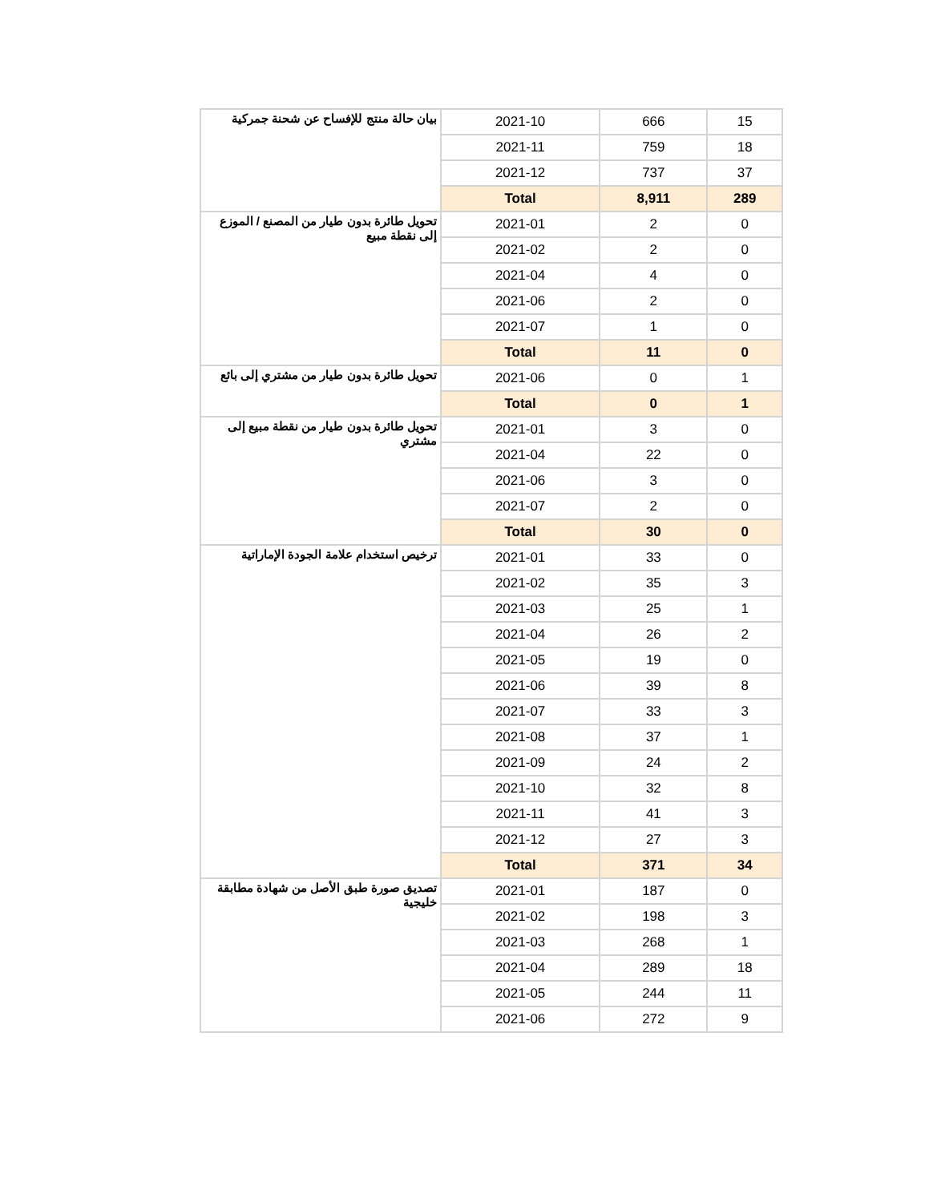| بيان حالة منتج للإفساح عن شحنة جمركية | 2021-10 | 666 | 15 |
| | 2021-11 | 759 | 18 |
| | 2021-12 | 737 | 37 |
| | Total | 8,911 | 289 |
| تحويل طائرة بدون طيار من المصنع / الموزع إلى نقطة مبيع | 2021-01 | 2 | 0 |
| | 2021-02 | 2 | 0 |
| | 2021-04 | 4 | 0 |
| | 2021-06 | 2 | 0 |
| | 2021-07 | 1 | 0 |
| | Total | 11 | 0 |
| تحويل طائرة بدون طيار من مشتري إلى بائع | 2021-06 | 0 | 1 |
| | Total | 0 | 1 |
| تحويل طائرة بدون طيار من نقطة مبيع إلى مشتري | 2021-01 | 3 | 0 |
| | 2021-04 | 22 | 0 |
| | 2021-06 | 3 | 0 |
| | 2021-07 | 2 | 0 |
| | Total | 30 | 0 |
| ترخيص استخدام علامة الجودة الإماراتية | 2021-01 | 33 | 0 |
| | 2021-02 | 35 | 3 |
| | 2021-03 | 25 | 1 |
| | 2021-04 | 26 | 2 |
| | 2021-05 | 19 | 0 |
| | 2021-06 | 39 | 8 |
| | 2021-07 | 33 | 3 |
| | 2021-08 | 37 | 1 |
| | 2021-09 | 24 | 2 |
| | 2021-10 | 32 | 8 |
| | 2021-11 | 41 | 3 |
| | 2021-12 | 27 | 3 |
| | Total | 371 | 34 |
| تصديق صورة طبق الأصل من شهادة مطابقة خليجية | 2021-01 | 187 | 0 |
| | 2021-02 | 198 | 3 |
| | 2021-03 | 268 | 1 |
| | 2021-04 | 289 | 18 |
| | 2021-05 | 244 | 11 |
| | 2021-06 | 272 | 9 |